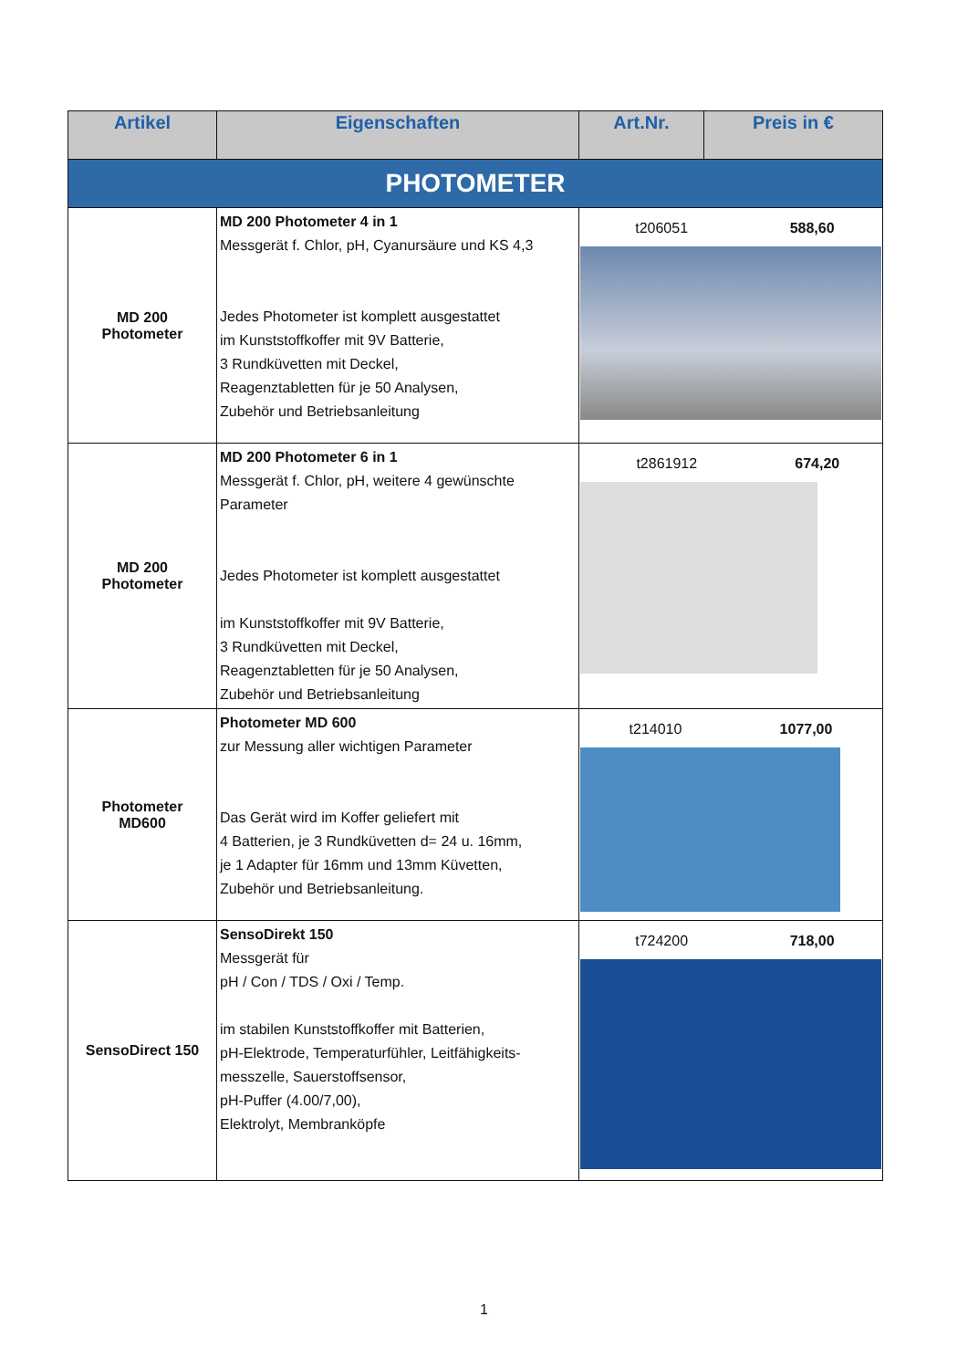| Artikel | Eigenschaften | Art.Nr. | Preis in € |
| --- | --- | --- | --- |
| PHOTOMETER | | | |
| MD 200 Photometer | MD 200 Photometer 4 in 1 Messgerät f. Chlor, pH, Cyanursäure und KS 4,3 Jedes Photometer ist komplett ausgestattet im Kunststoffkoffer mit 9V Batterie, 3 Rundküvetten mit Deckel, Reagenztabletten für je 50 Analysen, Zubehör und Betriebsanleitung | / t206051 / 588,60 / | |
| MD 200 Photometer | MD 200 Photometer 6 in 1 Messgerät f. Chlor, pH, weitere 4 gewünschte Parameter Jedes Photometer ist komplett ausgestattet im Kunststoffkoffer mit 9V Batterie, 3 Rundküvetten mit Deckel, Reagenztabletten für je 50 Analysen, Zubehör und Betriebsanleitung | / t2861912 / 674,20 / | |
| Photometer MD600 | Photometer MD 600 zur Messung aller wichtigen Parameter Das Gerät wird im Koffer geliefert mit 4 Batterien, je 3 Rundküvetten d= 24 u. 16mm, je 1 Adapter für 16mm und 13mm Küvetten, Zubehör und Betriebsanleitung. | / t214010 / 1077,00 / | |
| SensoDirect 150 | SensoDirekt 150 Messgerät für pH / Con / TDS / Oxi / Temp. im stabilen Kunststoffkoffer mit Batterien, pH-Elektrode, Temperaturfühler, Leitfähigkeits-messzelle, Sauerstoffsensor, pH-Puffer (4.00/7,00), Elektrolyt, Membranköpfe | / t724200 / 718,00 / | |
1